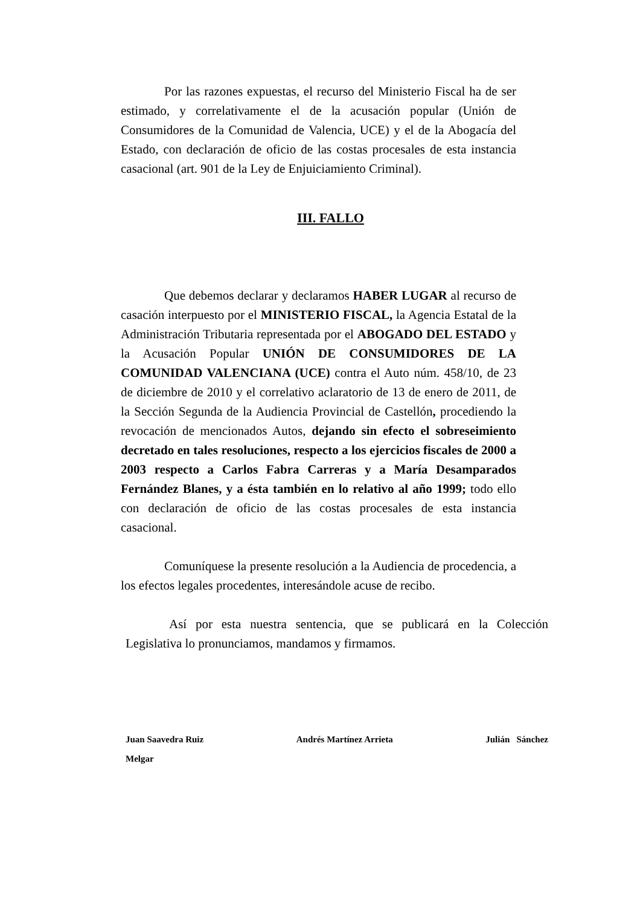Por las razones expuestas, el recurso del Ministerio Fiscal ha de ser estimado, y correlativamente el de la acusación popular (Unión de Consumidores de la Comunidad de Valencia, UCE) y el de la Abogacía del Estado, con declaración de oficio de las costas procesales de esta instancia casacional (art. 901 de la Ley de Enjuiciamiento Criminal).
III. FALLO
Que debemos declarar y declaramos HABER LUGAR al recurso de casación interpuesto por el MINISTERIO FISCAL, la Agencia Estatal de la Administración Tributaria representada por el ABOGADO DEL ESTADO y la Acusación Popular UNIÓN DE CONSUMIDORES DE LA COMUNIDAD VALENCIANA (UCE) contra el Auto núm. 458/10, de 23 de diciembre de 2010 y el correlativo aclaratorio de 13 de enero de 2011, de la Sección Segunda de la Audiencia Provincial de Castellón, procediendo la revocación de mencionados Autos, dejando sin efecto el sobreseimiento decretado en tales resoluciones, respecto a los ejercicios fiscales de 2000 a 2003 respecto a Carlos Fabra Carreras y a María Desamparados Fernández Blanes, y a ésta también en lo relativo al año 1999; todo ello con declaración de oficio de las costas procesales de esta instancia casacional.
Comuníquese la presente resolución a la Audiencia de procedencia, a los efectos legales procedentes, interesándole acuse de recibo.
Así por esta nuestra sentencia, que se publicará en la Colección Legislativa lo pronunciamos, mandamos y firmamos.
Juan Saavedra Ruiz Andrés Martínez Arrieta Julián Sánchez
Melgar